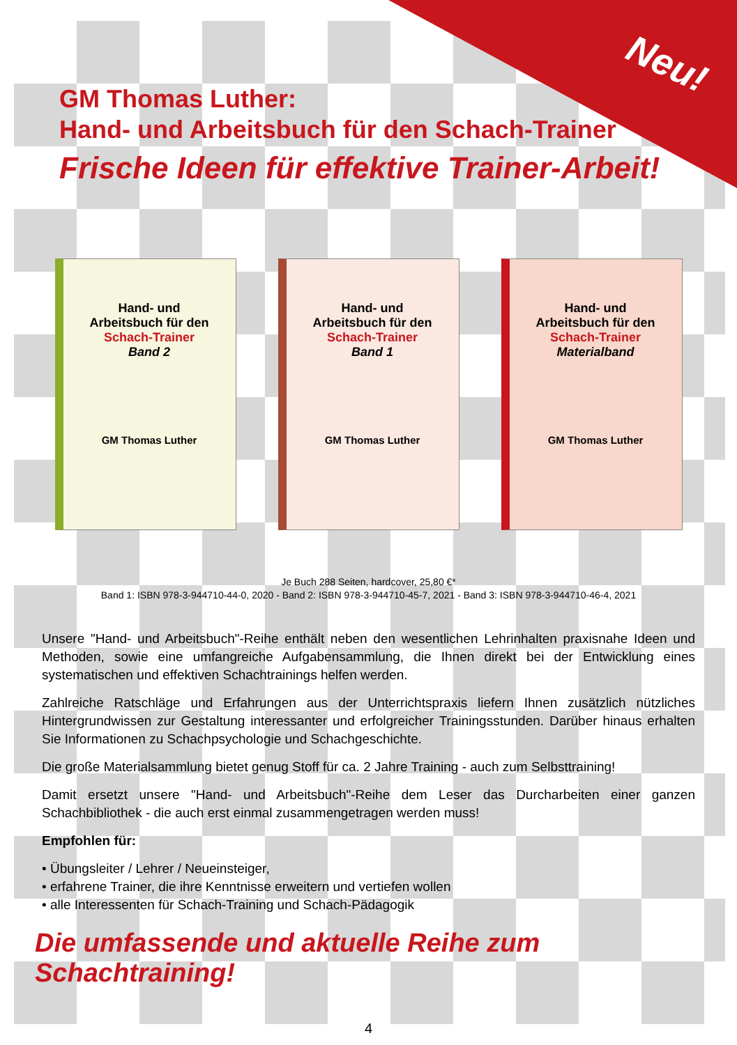Neu!
GM Thomas Luther:
Hand- und Arbeitsbuch für den Schach-Trainer
Frische Ideen für effektive Trainer-Arbeit!
Hand- und
Arbeitsbuch für den
Schach-Trainer
Band 2
GM Thomas Luther
Hand- und
Arbeitsbuch für den
Schach-Trainer
Band 1
GM Thomas Luther
Hand- und
Arbeitsbuch für den
Schach-Trainer
Materialband
GM Thomas Luther
Je Buch 288 Seiten, hardcover, 25,80 €*
Band 1: ISBN 978-3-944710-44-0, 2020 - Band 2: ISBN 978-3-944710-45-7, 2021 - Band 3: ISBN 978-3-944710-46-4, 2021
Unsere "Hand- und Arbeitsbuch"-Reihe enthält neben den wesentlichen Lehrinhalten praxisnahe Ideen und Methoden, sowie eine umfangreiche Aufgabensammlung, die Ihnen direkt bei der Entwicklung eines systematischen und effektiven Schachtrainings helfen werden.
Zahlreiche Ratschläge und Erfahrungen aus der Unterrichtspraxis liefern Ihnen zusätzlich nützliches Hintergrundwissen zur Gestaltung interessanter und erfolgreicher Trainingsstunden. Darüber hinaus erhalten Sie Informationen zu Schachpsychologie und Schachgeschichte.
Die große Materialsammlung bietet genug Stoff für ca. 2 Jahre Training - auch zum Selbsttraining!
Damit ersetzt unsere "Hand- und Arbeitsbuch"-Reihe dem Leser das Durcharbeiten einer ganzen Schachbibliothek - die auch erst einmal zusammengetragen werden muss!
Empfohlen für:
• Übungsleiter / Lehrer / Neueinsteiger,
• erfahrene Trainer, die ihre Kenntnisse erweitern und vertiefen wollen
• alle Interessenten für Schach-Training und Schach-Pädagogik
Die umfassende und aktuelle Reihe zum Schachtraining!
4